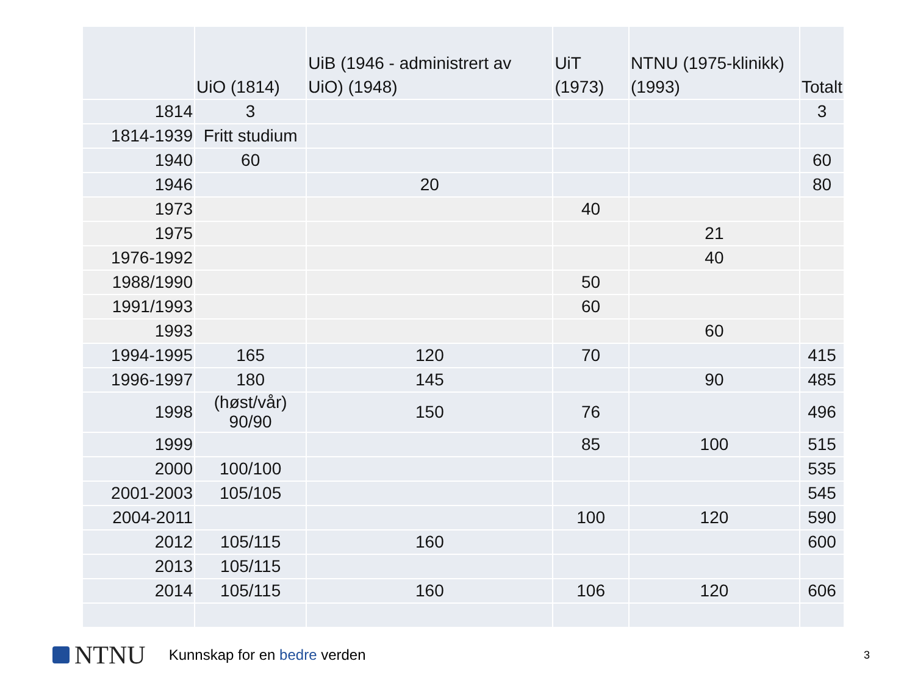| | UiO (1814) | UiB (1946 - administrert av UiO) (1948) | UiT (1973) | NTNU (1975-klinikk) (1993) | Totalt |
| --- | --- | --- | --- | --- | --- |
| 1814 | 3 | | | | 3 |
| 1814-1939 | Fritt studium | | | | |
| 1940 | 60 | | | | 60 |
| 1946 | | 20 | | | 80 |
| 1973 | | | 40 | | |
| 1975 | | | | 21 | |
| 1976-1992 | | | | 40 | |
| 1988/1990 | | | 50 | | |
| 1991/1993 | | | 60 | | |
| 1993 | | | | 60 | |
| 1994-1995 | 165 | 120 | 70 | | 415 |
| 1996-1997 | 180 | 145 | | 90 | 485 |
| 1998 | (høst/vår) 90/90 | 150 | 76 | | 496 |
| 1999 | | | 85 | 100 | 515 |
| 2000 | 100/100 | | | | 535 |
| 2001-2003 | 105/105 | | | | 545 |
| 2004-2011 | | | 100 | 120 | 590 |
| 2012 | 105/115 | 160 | | | 600 |
| 2013 | 105/115 | | | | |
| 2014 | 105/115 | 160 | 106 | 120 | 606 |
NTNU
Kunnskap for en bedre verden
3